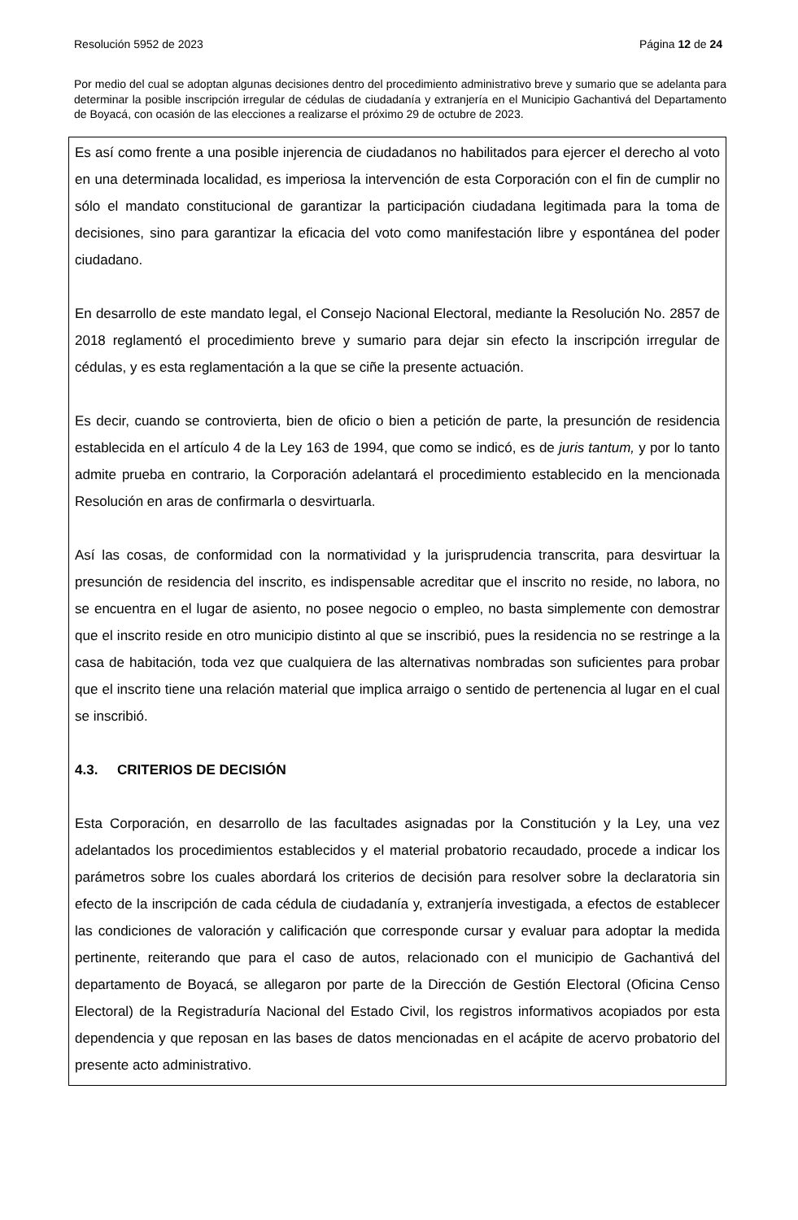Resolución 5952 de 2023 Página 12 de 24
Por medio del cual se adoptan algunas decisiones dentro del procedimiento administrativo breve y sumario que se adelanta para determinar la posible inscripción irregular de cédulas de ciudadanía y extranjería en el Municipio Gachantivá del Departamento de Boyacá, con ocasión de las elecciones a realizarse el próximo 29 de octubre de 2023.
Es así como frente a una posible injerencia de ciudadanos no habilitados para ejercer el derecho al voto en una determinada localidad, es imperiosa la intervención de esta Corporación con el fin de cumplir no sólo el mandato constitucional de garantizar la participación ciudadana legitimada para la toma de decisiones, sino para garantizar la eficacia del voto como manifestación libre y espontánea del poder ciudadano.
En desarrollo de este mandato legal, el Consejo Nacional Electoral, mediante la Resolución No. 2857 de 2018 reglamentó el procedimiento breve y sumario para dejar sin efecto la inscripción irregular de cédulas, y es esta reglamentación a la que se ciñe la presente actuación.
Es decir, cuando se controvierta, bien de oficio o bien a petición de parte, la presunción de residencia establecida en el artículo 4 de la Ley 163 de 1994, que como se indicó, es de juris tantum, y por lo tanto admite prueba en contrario, la Corporación adelantará el procedimiento establecido en la mencionada Resolución en aras de confirmarla o desvirtuarla.
Así las cosas, de conformidad con la normatividad y la jurisprudencia transcrita, para desvirtuar la presunción de residencia del inscrito, es indispensable acreditar que el inscrito no reside, no labora, no se encuentra en el lugar de asiento, no posee negocio o empleo, no basta simplemente con demostrar que el inscrito reside en otro municipio distinto al que se inscribió, pues la residencia no se restringe a la casa de habitación, toda vez que cualquiera de las alternativas nombradas son suficientes para probar que el inscrito tiene una relación material que implica arraigo o sentido de pertenencia al lugar en el cual se inscribió.
4.3. CRITERIOS DE DECISIÓN
Esta Corporación, en desarrollo de las facultades asignadas por la Constitución y la Ley, una vez adelantados los procedimientos establecidos y el material probatorio recaudado, procede a indicar los parámetros sobre los cuales abordará los criterios de decisión para resolver sobre la declaratoria sin efecto de la inscripción de cada cédula de ciudadanía y, extranjería investigada, a efectos de establecer las condiciones de valoración y calificación que corresponde cursar y evaluar para adoptar la medida pertinente, reiterando que para el caso de autos, relacionado con el municipio de Gachantivá del departamento de Boyacá, se allegaron por parte de la Dirección de Gestión Electoral (Oficina Censo Electoral) de la Registraduría Nacional del Estado Civil, los registros informativos acopiados por esta dependencia y que reposan en las bases de datos mencionadas en el acápite de acervo probatorio del presente acto administrativo.